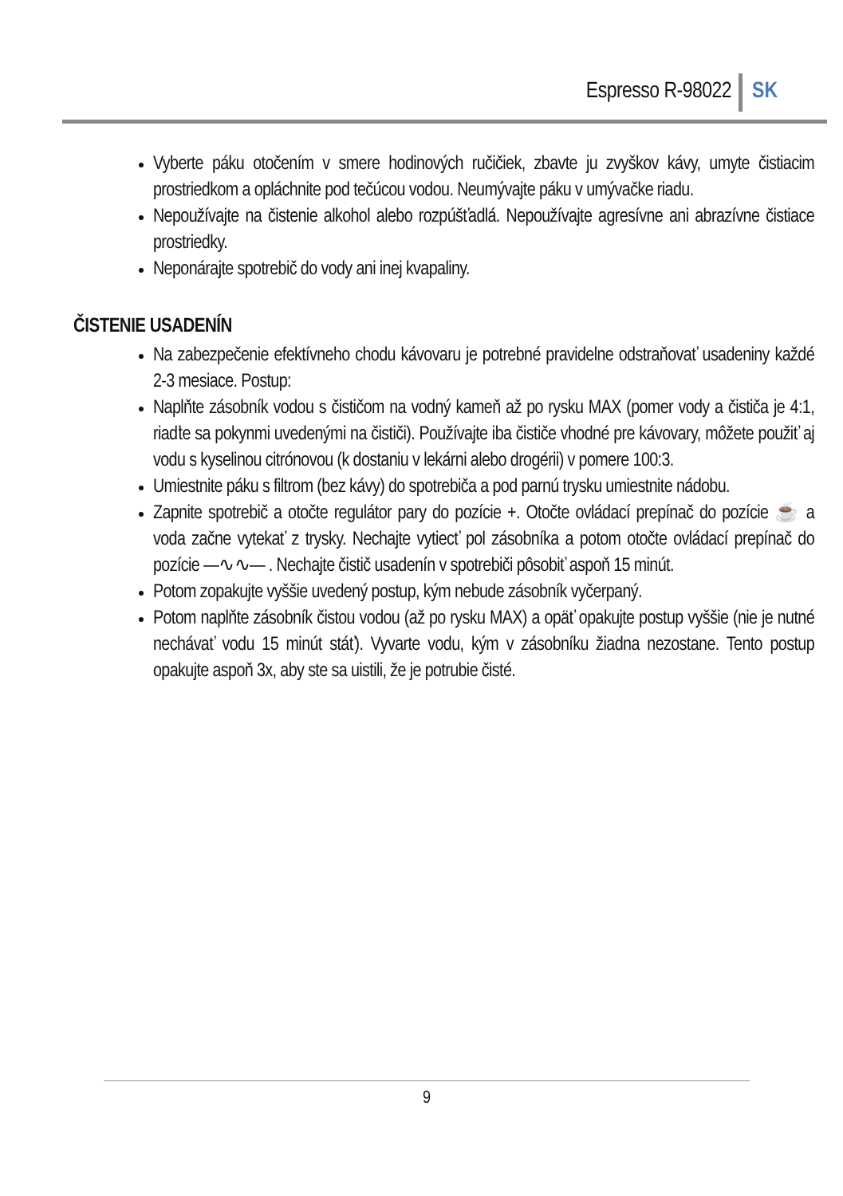Espresso R-98022 SK
Vyberte páku otočením v smere hodinových ručičiek, zbavte ju zvyškov kávy, umyte čistiacim prostriedkom a opláchnite pod tečúcou vodou. Neumývajte páku v umývačke riadu.
Nepoužívajte na čistenie alkohol alebo rozpúšťadlá. Nepoužívajte agresívne ani abrazívne čistiace prostriedky.
Neponárajte spotrebič do vody ani inej kvapaliny.
ČISTENIE USADENÍN
Na zabezpečenie efektívneho chodu kávovaru je potrebné pravidelne odstraňovať usadeniny každé 2-3 mesiace. Postup:
Naplňte zásobník vodou s čističom na vodný kameň až po rysku MAX (pomer vody a čističa je 4:1, riaďte sa pokynmi uvedenými na čističi). Používajte iba čističe vhodné pre kávovary, môžete použiť aj vodu s kyselinou citrónovou (k dostaniu v lekárni alebo drogérii) v pomere 100:3.
Umiestnite páku s filtrom (bez kávy) do spotrebiča a pod parnú trysku umiestnite nádobu.
Zapnite spotrebič a otočte regulátor pary do pozície +. Otočte ovládací prepínač do pozície ☕ a voda začne vytekať z trysky. Nechajte vytiecť pol zásobníka a potom otočte ovládací prepínač do pozície —∿∿— . Nechajte čistič usadenín v spotrebiči pôsobiť aspoň 15 minút.
Potom zopakujte vyššie uvedený postup, kým nebude zásobník vyčerpaný.
Potom naplňte zásobník čistou vodou (až po rysku MAX) a opäť opakujte postup vyššie (nie je nutné nechávať vodu 15 minút stáť). Vyvarte vodu, kým v zásobníku žiadna nezostane. Tento postup opakujte aspoň 3x, aby ste sa uistili, že je potrubie čisté.
9